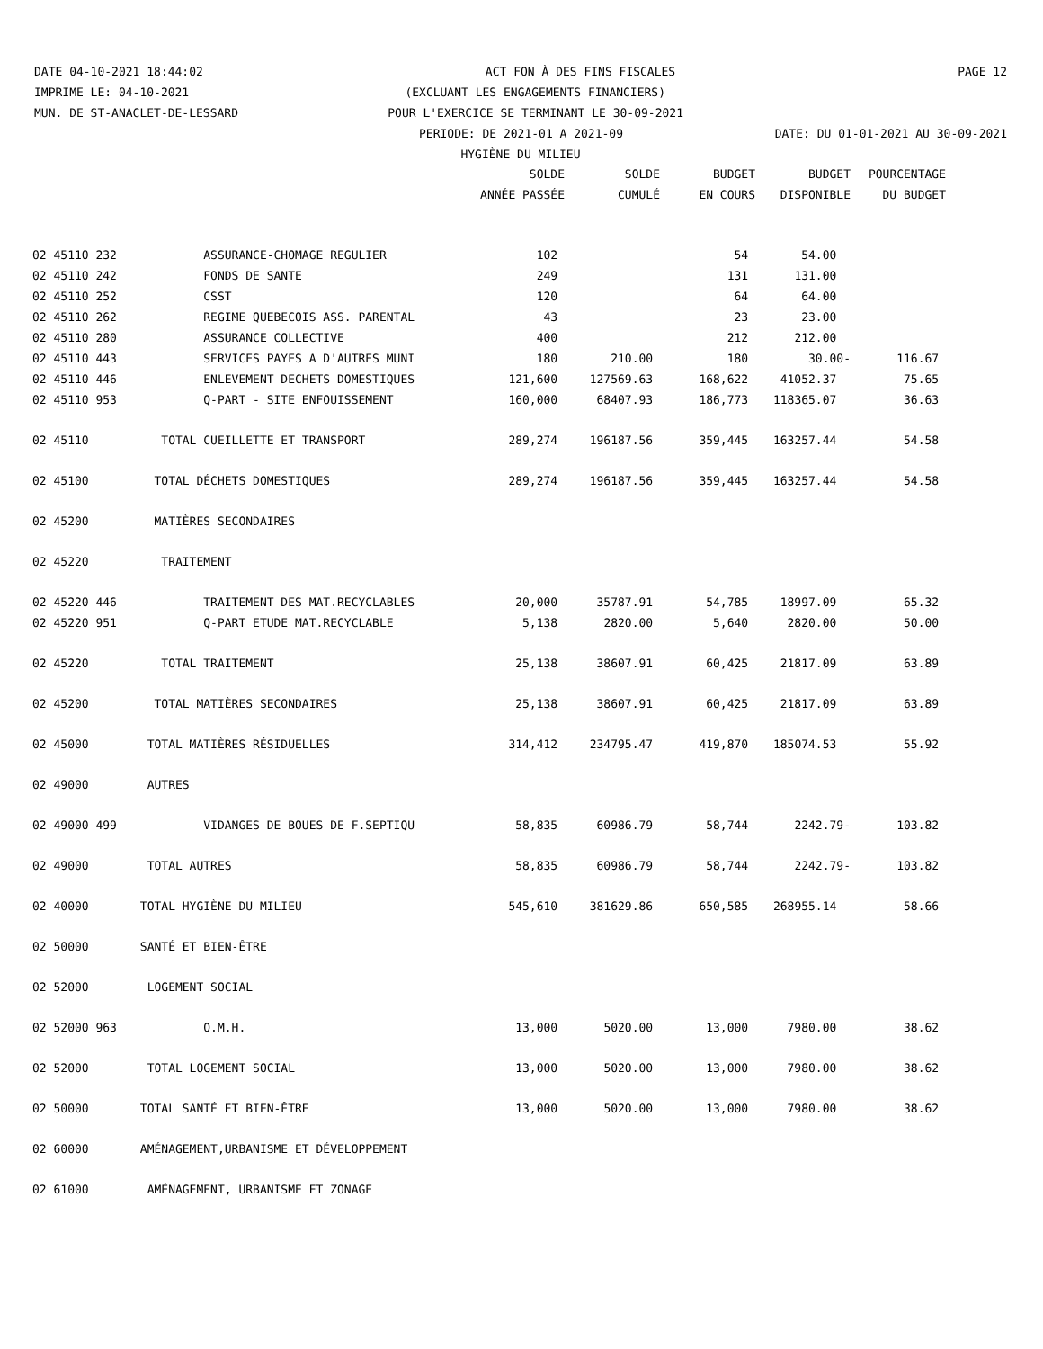DATE 04-10-2021 18:44:02 ACT FON À DES FINS FISCALES PAGE 12
IMPRIME LE: 04-10-2021 (EXCLUANT LES ENGAGEMENTS FINANCIERS)
MUN. DE ST-ANACLET-DE-LESSARD POUR L'EXERCICE SE TERMINANT LE 30-09-2021
PERIODE: DE 2021-01 A 2021-09 DATE: DU 01-01-2021 AU 30-09-2021
HYGIÈNE DU MILIEU
| | | SOLDE | SOLDE | BUDGET | BUDGET | POURCENTAGE |
| --- | --- | --- | --- | --- | --- | --- |
| | | ANNÉE PASSÉE | CUMULÉ | EN COURS | DISPONIBLE | DU BUDGET |
| 02 45110 232 | ASSURANCE-CHOMAGE REGULIER | 102 | | 54 | 54.00 | |
| 02 45110 242 | FONDS DE SANTE | 249 | | 131 | 131.00 | |
| 02 45110 252 | CSST | 120 | | 64 | 64.00 | |
| 02 45110 262 | REGIME QUEBECOIS ASS. PARENTAL | 43 | | 23 | 23.00 | |
| 02 45110 280 | ASSURANCE COLLECTIVE | 400 | | 212 | 212.00 | |
| 02 45110 443 | SERVICES PAYES A D'AUTRES MUNI | 180 | 210.00 | 180 | 30.00- | 116.67 |
| 02 45110 446 | ENLEVEMENT DECHETS DOMESTIQUES | 121,600 | 127569.63 | 168,622 | 41052.37 | 75.65 |
| 02 45110 953 | Q-PART - SITE ENFOUISSEMENT | 160,000 | 68407.93 | 186,773 | 118365.07 | 36.63 |
| 02 45110 | TOTAL CUEILLETTE ET TRANSPORT | 289,274 | 196187.56 | 359,445 | 163257.44 | 54.58 |
| 02 45100 | TOTAL DÉCHETS DOMESTIQUES | 289,274 | 196187.56 | 359,445 | 163257.44 | 54.58 |
| 02 45200 | MATIÈRES SECONDAIRES | | | | | |
| 02 45220 | TRAITEMENT | | | | | |
| 02 45220 446 | TRAITEMENT DES MAT.RECYCLABLES | 20,000 | 35787.91 | 54,785 | 18997.09 | 65.32 |
| 02 45220 951 | Q-PART ETUDE MAT.RECYCLABLE | 5,138 | 2820.00 | 5,640 | 2820.00 | 50.00 |
| 02 45220 | TOTAL TRAITEMENT | 25,138 | 38607.91 | 60,425 | 21817.09 | 63.89 |
| 02 45200 | TOTAL MATIÈRES SECONDAIRES | 25,138 | 38607.91 | 60,425 | 21817.09 | 63.89 |
| 02 45000 | TOTAL MATIÈRES RÉSIDUELLES | 314,412 | 234795.47 | 419,870 | 185074.53 | 55.92 |
| 02 49000 | AUTRES | | | | | |
| 02 49000 499 | VIDANGES DE BOUES DE F.SEPTIQU | 58,835 | 60986.79 | 58,744 | 2242.79- | 103.82 |
| 02 49000 | TOTAL AUTRES | 58,835 | 60986.79 | 58,744 | 2242.79- | 103.82 |
| 02 40000 | TOTAL HYGIÈNE DU MILIEU | 545,610 | 381629.86 | 650,585 | 268955.14 | 58.66 |
| 02 50000 | SANTÉ ET BIEN-ÊTRE | | | | | |
| 02 52000 | LOGEMENT SOCIAL | | | | | |
| 02 52000 963 | O.M.H. | 13,000 | 5020.00 | 13,000 | 7980.00 | 38.62 |
| 02 52000 | TOTAL LOGEMENT SOCIAL | 13,000 | 5020.00 | 13,000 | 7980.00 | 38.62 |
| 02 50000 | TOTAL SANTÉ ET BIEN-ÊTRE | 13,000 | 5020.00 | 13,000 | 7980.00 | 38.62 |
| 02 60000 | AMÉNAGEMENT,URBANISME ET DÉVELOPPEMENT | | | | | |
| 02 61000 | AMÉNAGEMENT, URBANISME ET ZONAGE | | | | | |